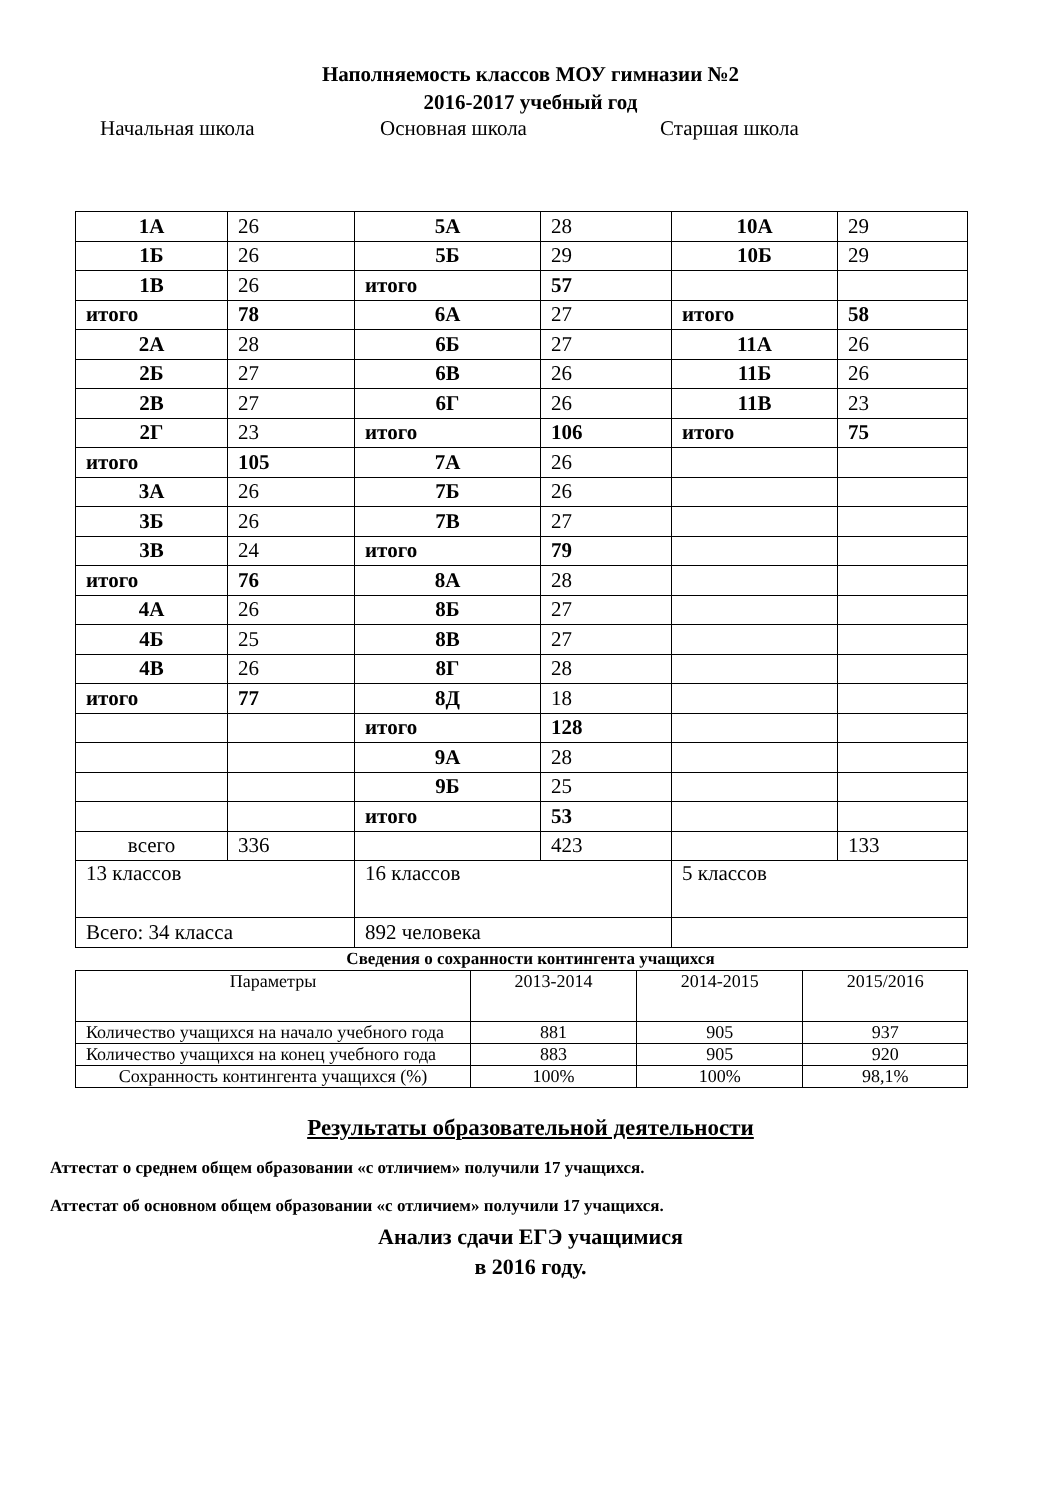Наполняемость классов МОУ гимназии №2
2016-2017 учебный год
Начальная школа Основная школа Старшая школа
| 1А | 26 | 5А | 28 | 10А | 29 |
| 1Б | 26 | 5Б | 29 | 10Б | 29 |
| 1В | 26 | итого | 57 | | |
| итого | 78 | 6А | 27 | итого | 58 |
| 2А | 28 | 6Б | 27 | 11А | 26 |
| 2Б | 27 | 6В | 26 | 11Б | 26 |
| 2В | 27 | 6Г | 26 | 11В | 23 |
| 2Г | 23 | итого | 106 | итого | 75 |
| итого | 105 | 7А | 26 | | |
| 3А | 26 | 7Б | 26 | | |
| 3Б | 26 | 7В | 27 | | |
| 3В | 24 | итого | 79 | | |
| итого | 76 | 8А | 28 | | |
| 4А | 26 | 8Б | 27 | | |
| 4Б | 25 | 8В | 27 | | |
| 4В | 26 | 8Г | 28 | | |
| итого | 77 | 8Д | 18 | | |
| | | итого | 128 | | |
| | | 9А | 28 | | |
| | | 9Б | 25 | | |
| | | итого | 53 | | |
| всего | 336 | | 423 | | 133 |
| 13 классов | | 16 классов | | 5 классов | |
| Всего: 34 класса | | 892 человека | | | |
Сведения о сохранности контингента учащихся
| Параметры | 2013-2014 | 2014-2015 | 2015/2016 |
| --- | --- | --- | --- |
| Количество учащихся на начало учебного года | 881 | 905 | 937 |
| Количество учащихся на конец учебного года | 883 | 905 | 920 |
| Сохранность контингента учащихся (%) | 100% | 100% | 98,1% |
Результаты образовательной деятельности
Аттестат о среднем общем образовании «с отличием» получили 17 учащихся.
Аттестат об основном общем образовании «с отличием» получили 17 учащихся.
Анализ сдачи ЕГЭ учащимися
в 2016 году.